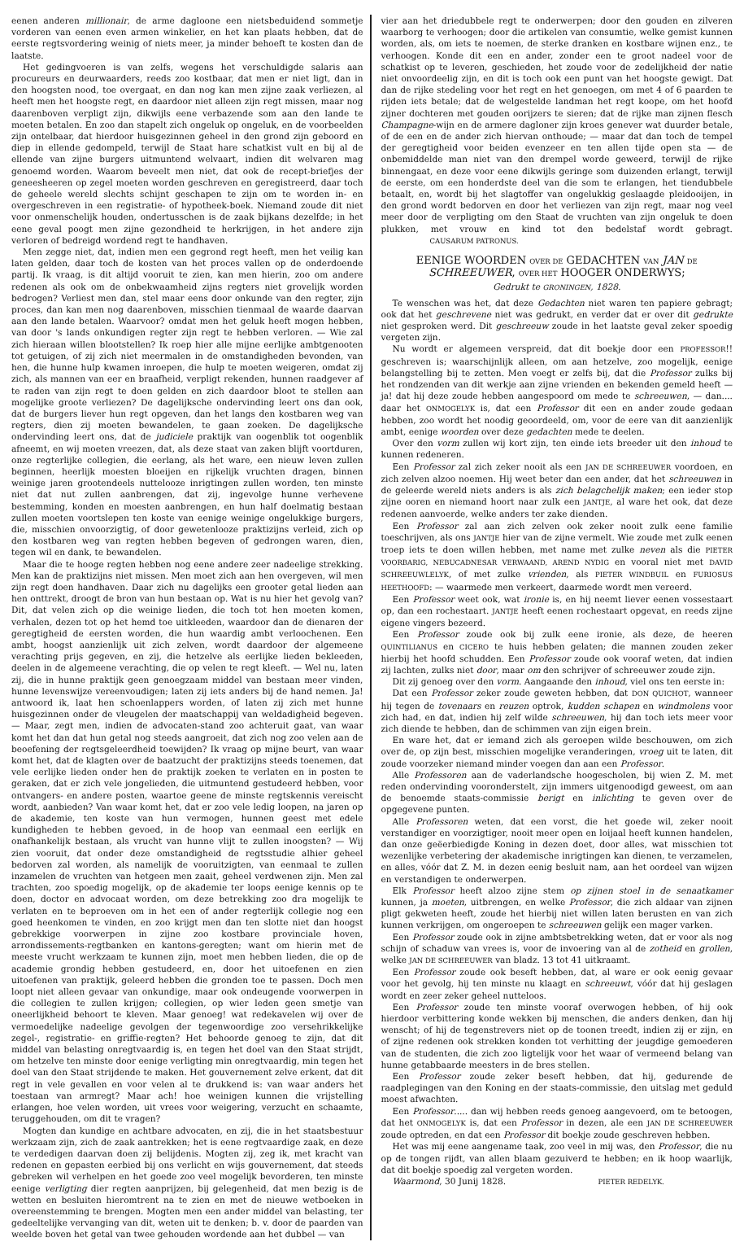eenen anderen millionair, de arme dagloone een nietsbeduidend sommetje vorderen van eenen even armen winkelier, en het kan plaats hebben, dat de eerste regtsvordering weinig of niets meer, ja minder behoeft te kosten dan de laatste.
Het gedingvoeren is van zelfs, wegens het verschuldigde salaris aan procureurs en deurwaarders, reeds zoo kostbaar, dat men er niet ligt, dan in den hoogsten nood, toe overgaat, en dan nog kan men zijne zaak verliezen, al heeft men het hoogste regt, en daardoor niet alleen zijn regt missen, maar nog daarenboven verpligt zijn, dikwijls eene verbazende som aan den lande te moeten betalen. En zoo dan stapelt zich ongeluk op ongeluk, en de voorbeelden zijn ontelbaar, dat hierdoor huisgezinnen geheel in den grond zijn geboord en diep in ellende gedompeld, terwijl de Staat hare schatkist vult en bij al de ellende van zijne burgers uitmuntend welvaart, indien dit welvaren mag genoemd worden. Waarom beveelt men niet, dat ook de recept-briefjes der geneesheeren op zegel moeten worden geschreven en geregistreerd, daar toch de geheele wereld slechts schijnt geschapen te zijn om te worden in- en overgeschreven in een registratie- of hypotheek-boek. Niemand zoude dit niet voor onmenschelijk houden, ondertusschen is de zaak bijkans dezelfde; in het eene geval poogt men zijne gezondheid te herkrijgen, in het andere zijn verloren of bedreigd wordend regt te handhaven.
Men zegge niet, dat, indien men een gegrond regt heeft, men het veilig kan laten gelden, daar toch de kosten van het proces vallen op de onderdoende partij. Ik vraag, is dit altijd vooruit te zien, kan men hierin, zoo om andere redenen als ook om de onbekwaamheid zijns regters niet grovelijk worden bedrogen? Verliest men dan, stel maar eens door onkunde van den regter, zijn proces, dan kan men nog daarenboven, misschien tienmaal de waarde daarvan aan den lande betalen. Waarvoor? omdat men het geluk heeft mogen hebben, van door 's lands onkundigen regter zijn regt te hebben verloren. — Wie zal zich hieraan willen blootstellen? Ik roep hier alle mijne eerlijke ambtgenooten tot getuigen, of zij zich niet meermalen in de omstandigheden bevonden, van hen, die hunne hulp kwamen inroepen, die hulp te moeten weigeren, omdat zij zich, als mannen van eer en braafheid, verpligt rekenden, hunnen raadgever af te raden van zijn regt te doen gelden en zich daardoor bloot te stellen aan mogelijke groote verliezen? De dagelijksche ondervinding leert ons dan ook, dat de burgers liever hun regt opgeven, dan het langs den kostbaren weg van regters, dien zij moeten bewandelen, te gaan zoeken. De dagelijksche ondervinding leert ons, dat de judiciele praktijk van oogenblik tot oogenblik afneemt, en wij moeten vreezen, dat, als deze staat van zaken blijft voortduren, onze regterlijke collegien, die eerlang, als het ware, een nieuw leven zullen beginnen, heerlijk moesten bloeijen en rijkelijk vruchten dragen, binnen weinige jaren grootendeels nuttelooze inrigtingen zullen worden, ten minste niet dat nut zullen aanbrengen, dat zij, ingevolge hunne verhevene bestemming, konden en moesten aanbrengen, en hun half doelmatig bestaan zullen moeten voortslepen ten koste van eenige weinige ongelukkige burgers, die, misschien onvoorzigtig, of door gewetenlooze praktizijns verleid, zich op den kostbaren weg van regten hebben begeven of gedrongen waren, dien, tegen wil en dank, te bewandelen.
Maar die te hooge regten hebben nog eene andere zeer nadeelige strekking. Men kan de praktizijns niet missen. Men moet zich aan hen overgeven, wil men zijn regt doen handhaven. Daar zich nu dagelijks een grooter getal lieden aan hen onttrekt, droogt de bron van hun bestaan op. Wat is nu hier het gevolg van? Dit, dat velen zich op die weinige lieden, die toch tot hen moeten komen, verhalen, dezen tot op het hemd toe uitkleeden, waardoor dan de dienaren der geregtigheid de eersten worden, die hun waardig ambt verloochenen. Een ambt, hoogst aanzienlijk uit zich zelven, wordt daardoor der algemeene verachting prijs gegeven, en zij, die hetzelve als eerlijke lieden bekleeden, deelen in de algemeene verachting, die op velen te regt kleeft. — Wel nu, laten zij, die in hunne praktijk geen genoegzaam middel van bestaan meer vinden, hunne levenswijze vereenvoudigen; laten zij iets anders bij de hand nemen. Ja! antwoord ik, laat hen schoenlappers worden, of laten zij zich met hunne huisgezinnen onder de vleugelen der maatschappij van weldadigheid begeven. — Maar, zegt men, indien de advocaten-stand zoo achteruit gaat, van waar komt het dan dat hun getal nog steeds aangroeit, dat zich nog zoo velen aan de beoefening der regtsgeleerdheid toewijden? Ik vraag op mijne beurt, van waar komt het, dat de klagten over de baatzucht der praktizijns steeds toenemen, dat vele eerlijke lieden onder hen de praktijk zoeken te verlaten en in posten te geraken, dat er zich vele jongelieden, die uitmuntend gestudeerd hebben, voor ontvangers- en andere posten, waartoe geene de minste regtskennis vereischt wordt, aanbieden? Van waar komt het, dat er zoo vele ledig loopen, na jaren op de akademie, ten koste van hun vermogen, hunnen geest met edele kundigheden te hebben gevoed, in de hoop van eenmaal een eerlijk en onafhankelijk bestaan, als vrucht van hunne vlijt te zullen inoogsten? — Wij zien vooruit, dat onder deze omstandigheid de regtsstudie alhier geheel bedorven zal worden, als namelijk de vooruitzigten, van eenmaal te zullen inzamelen de vruchten van hetgeen men zaait, geheel verdwenen zijn. Men zal trachten, zoo spoedig mogelijk, op de akademie ter loops eenige kennis op te doen, doctor en advocaat worden, om deze betrekking zoo dra mogelijk te verlaten en te beproeven om in het een of ander regterlijk collegie nog een goed heenkomen te vinden, en zoo krijgt men dan ten slotte niet dan hoogst gebrekkige voorwerpen in zijne zoo kostbare provinciale hoven, arrondissements-regtbanken en kantons-geregten; want om hierin met de meeste vrucht werkzaam te kunnen zijn, moet men hebben lieden, die op de academie grondig hebben gestudeerd, en, door het uitoefenen en zien uitoefenen van praktijk, geleerd hebben die gronden toe te passen. Doch men loopt niet alleen gevaar van onkundige, maar ook ondeugende voorwerpen in die collegien te zullen krijgen; collegien, op wier leden geen smetje van oneerlijkheid behoort te kleven. Maar genoeg! wat redekavelen wij over de vermoedelijke nadeelige gevolgen der tegenwoordige zoo versehrikkelijke zegel-, registratie- en griffie-regten? Het behoorde genoeg te zijn, dat dit middel van belasting onregtvaardig is, en tegen het doel van den Staat strijdt, om hetzelve ten minste door eenige verligting min onregtvaardig, min tegen het doel van den Staat strijdende te maken. Het gouvernement zelve erkent, dat dit regt in vele gevallen en voor velen al te drukkend is: van waar anders het toestaan van armregt? Maar ach! hoe weinigen kunnen die vrijstelling erlangen, hoe velen worden, uit vrees voor weigering, verzucht en schaamte, teruggehouden, om dit te vragen?
Mogten dan kundige en achtbare advocaten, en zij, die in het staatsbestuur werkzaam zijn, zich de zaak aantrekken; het is eene regtvaardige zaak, en deze te verdedigen daarvan doen zij belijdenis. Mogten zij, zeg ik, met kracht van redenen en gepasten eerbied bij ons verlicht en wijs gouvernement, dat steeds gebreken wil verhelpen en het goede zoo veel mogelijk bevorderen, ten minste eenige verligting dier regten aanprijzen, bij gelegenheid, dat men bezig is de wetten en besluiten hieromtrent na te zien en met de nieuwe wetboeken in overeenstemming te brengen. Mogten men een ander middel van belasting, ter gedeeltelijke vervanging van dit, weten uit te denken; b. v. door de paarden van weelde boven het getal van twee gehouden wordende aan het dubbel — van
vier aan het driedubbele regt te onderwerpen; door den gouden en zilveren waarborg te verhoogen; door die artikelen van consumtie, welke gemist kunnen worden, als, om iets te noemen, de sterke dranken en kostbare wijnen enz., te verhoogen. Konde dit een en ander, zonder een te groot nadeel voor de schatkist op te leveren, geschieden, het zoude voor de zedelijkheid der natie niet onvoordeelig zijn, en dit is toch ook een punt van het hoogste gewigt. Dat dan de rijke stedeling voor het regt en het genoegen, om met 4 of 6 paarden te rijden iets betale; dat de welgestelde landman het regt koope, om het hoofd zijner dochteren met gouden oorijzers te sieren; dat de rijke man zijnen flesch Champagne-wijn en de armere dagloner zijn kroes genever wat duurder betale, of de een en de ander zich hiervan onthoude; — maar dat dan toch de tempel der geregtigheid voor beiden evenzeer en ten allen tijde open sta — de onbemiddelde man niet van den drempel worde geweerd, terwijl de rijke binnengaat, en deze voor eene dikwijls geringe som duizenden erlangt, terwijl de eerste, om een honderdste deel van die som te erlangen, het tiendubbele betaalt, en, wordt bij het slagtoffer van ongelukkig geslaagde pleidooijen, in den grond wordt bedorven en door het verliezen van zijn regt, maar nog veel meer door de verpligting om den Staat de vruchten van zijn ongeluk te doen plukken, met vrouw en kind tot den bedelstaf wordt gebragt. CAUSARUM PATRONUS.
EENIGE WOORDEN OVER DE GEDACHTEN VAN JAN DE
SCHREEUWER, OVER HET HOOGER ONDERWYS;
Gedrukt te GRONINGEN, 1828.
Te wenschen was het, dat deze Gedachten niet waren ten papiere gebragt; ook dat het geschrevene niet was gedrukt, en verder dat er over dit gedrukte niet gesproken werd. Dit geschreeuw zoude in het laatste geval zeker spoedig vergeten zijn.
Nu wordt er algemeen verspreid, dat dit boekje door een PROFESSOR!! geschreven is; waarschijnlijk alleen, om aan hetzelve, zoo mogelijk, eenige belangstelling bij te zetten. Men voegt er zelfs bij, dat die Professor zulks bij het rondzenden van dit werkje aan zijne vrienden en bekenden gemeld heeft — ja! dat hij deze zoude hebben aangespoord om mede te schreeuwen, — dan.... daar het ONMOGELYK is, dat een Professor dit een en ander zoude gedaan hebben, zoo wordt het noodig geoordeeld, om, voor de eere van dit aanzienlijk ambt, eenige woorden over deze gedachten mede te deelen.
Over den vorm zullen wij kort zijn, ten einde iets breeder uit den inhoud te kunnen redeneren.
Een Professor zal zich zeker nooit als een JAN DE SCHREEUWER voordoen, en zich zelven alzoo noemen. Hij weet beter dan een ander, dat het schreeuwen in de geleerde wereld niets anders is als zich belagchelijk maken; een ieder stop zijne ooren en niemand hoort naar zulk een JANTJE, al ware het ook, dat deze redenen aanvoerde, welke anders ter zake dienden.
Een Professor zal aan zich zelven ook zeker nooit zulk eene familie toeschrijven, als ons JANTJE hier van de zijne vermelt. Wie zoude met zulk eenen troep iets te doen willen hebben, met name met zulke neven als die PIETER VOORBARIG, NEBUCADNESAR VERWAAND, AREND NYDIG en vooral niet met DAVID SCHREEUWLELYK, of met zulke vrienden, als PIETER WINDBUIL en FURIOSUS HEETHOOFD: — waarmede men verkeert, daarmede wordt men vereerd.
Een Professor weet ook, wat ironie is, en hij neemt liever eenen vossestaart op, dan een rochestaart. JANTJE heeft eenen rochestaart opgevat, en reeds zijne eigene vingers bezeerd.
Een Professor zoude ook bij zulk eene ironie, als deze, de heeren QUINTILIANUS en CICERO te huis hebben gelaten; die mannen zouden zeker hierbij het hoofd schudden. Een Professor zoude ook vooraf weten, dat indien zij lachten, zulks niet door, maar om den schrijver of schreeuwer zoude zijn.
Dit zij genoeg over den vorm. Aangaande den inhoud, viel ons ten eerste in:
Dat een Professor zeker zoude geweten hebben, dat DON QUICHOT, wanneer hij tegen de tovenaars en reuzen optrok, kudden schapen en windmolens voor zich had, en dat, indien hij zelf wilde schreeuwen, hij dan toch iets meer voor zich diende te hebben, dan de schimmen van zijn eigen brein.
En ware het, dat er iemand zich als geroepen wilde beschouwen, om zich over de, op zijn best, misschien mogelijke veranderingen, vroeg uit te laten, dit zoude voorzeker niemand minder voegen dan aan een Professor.
Alle Professoren aan de vaderlandsche hoogescholen, bij wien Z. M. met reden ondervinding vooronderstelt, zijn immers uitgenoodigd geweest, om aan de benoemde staats-commissie berigt en inlichting te geven over de opgegevene punten.
Alle Professoren weten, dat een vorst, die het goede wil, zeker nooit verstandiger en voorzigtiger, nooit meer open en loijaal heeft kunnen handelen, dan onze geëerbiedigde Koning in dezen doet, door alles, wat misschien tot wezenlijke verbetering der akademische inrigtingen kan dienen, te verzamelen, en alles, vóór dat Z. M. in dezen eenig besluit nam, aan het oordeel van wijzen en verstandigen te onderwerpen.
Elk Professor heeft alzoo zijne stem op zijnen stoel in de senaatkamer kunnen, ja moeten, uitbrengen, en welke Professor, die zich aldaar van zijnen pligt gekweten heeft, zoude het hierbij niet willen laten berusten en van zich kunnen verkrijgen, om ongeroepen te schreeuwen gelijk een mager varken.
Een Professor zoude ook in zijne ambtsbetrekking weten, dat er voor als nog schijn of schaduw van vrees is, voor de invoering van al de zotheid en grollen, welke JAN DE SCHREEUWER van bladz. 13 tot 41 uitkraamt.
Een Professor zoude ook beseft hebben, dat, al ware er ook eenig gevaar voor het gevolg, hij ten minste nu klaagt en schreeuwt, vóór dat hij geslagen wordt en zeer zeker geheel nutteloos.
Een Professor zoude ten minste vooraf overwogen hebben, of hij ook hierdoor verbittering konde wekken bij menschen, die anders denken, dan hij wenscht; of hij de tegenstrevers niet op de toonen treedt, indien zij er zijn, en of zijne redenen ook strekken konden tot verhitting der jeugdige gemoederen van de studenten, die zich zoo ligtelijk voor het waar of vermeend belang van hunne getabbaarde meesters in de bres stellen.
Een Professor zoude zeker beseft hebben, dat hij, gedurende de raadplegingen van den Koning en der staats-commissie, den uitslag met geduld moest afwachten.
Een Professor..... dan wij hebben reeds genoeg aangevoerd, om te betoogen, dat het ONMOGELYK is, dat een Professor in dezen, ale een JAN DE SCHREEUWER zoude optreden, en dat een Professor dit boekje zoude geschreven hebben.
Het was mij eene aangename taak, zoo veel in mij was, den Professor, die nu op de tongen rijdt, van allen blaam gezuiverd te hebben; en ik hoop waarlijk, dat dit boekje spoedig zal vergeten worden.
Waarmond, 30 Junij 1828. PIETER REDELYK.